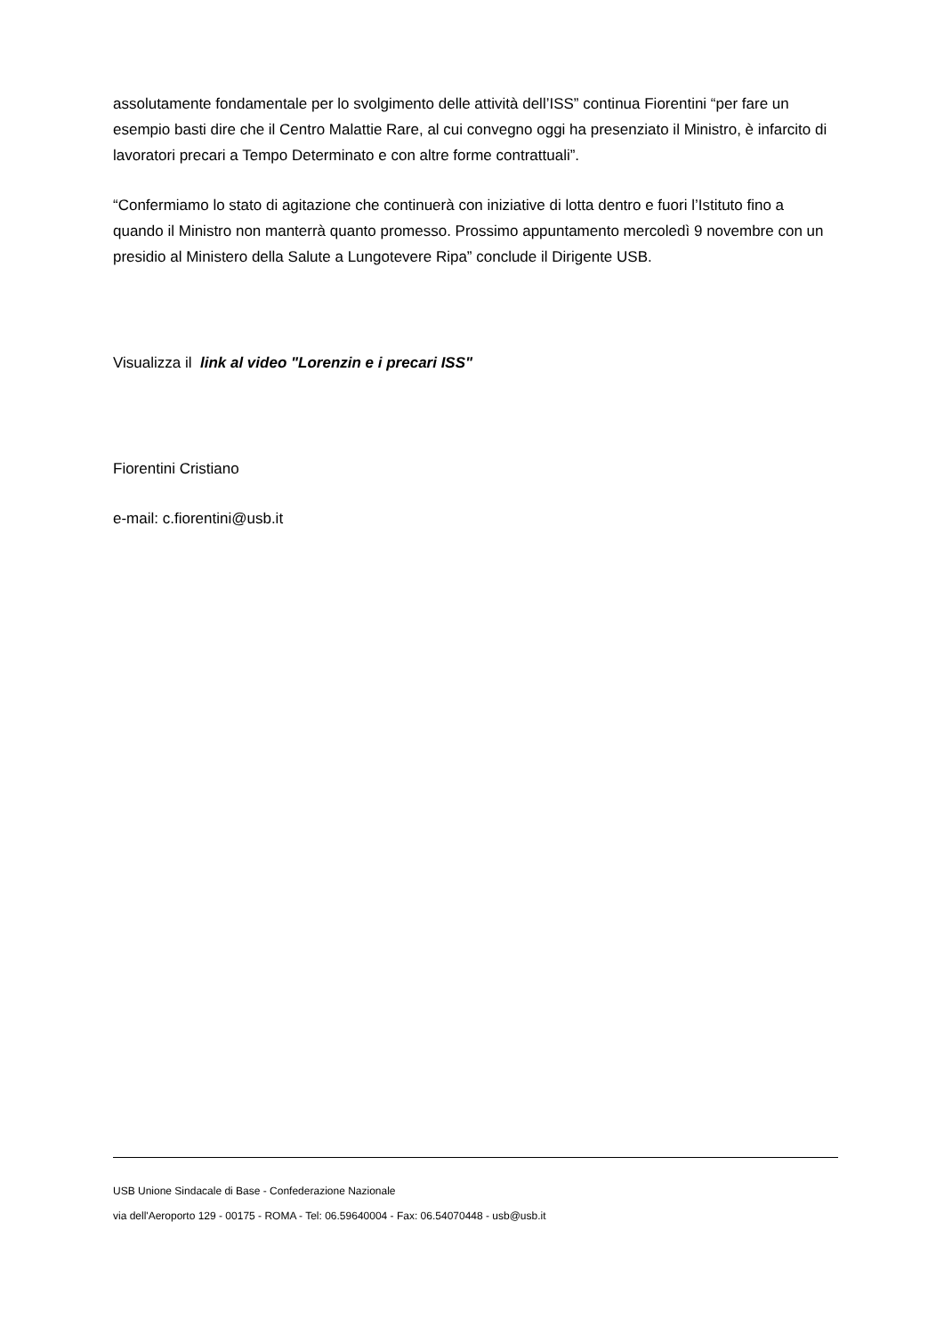assolutamente fondamentale per lo svolgimento delle attività dell’ISS” continua Fiorentini “per fare un esempio basti dire che il Centro Malattie Rare, al cui convegno oggi ha presenziato il Ministro, è infarcito di lavoratori precari a Tempo Determinato e con altre forme contrattuali”.
“Confermiamo lo stato di agitazione che continuerà con iniziative di lotta dentro e fuori l’Istituto fino a quando il Ministro non manterrà quanto promesso. Prossimo appuntamento mercoledì 9 novembre con un presidio al Ministero della Salute a Lungotevere Ripa” conclude il Dirigente USB.
Visualizza il link al video "Lorenzin e i precari ISS"
Fiorentini Cristiano
e-mail: c.fiorentini@usb.it
USB Unione Sindacale di Base - Confederazione Nazionale
via dell'Aeroporto 129 - 00175 - ROMA - Tel: 06.59640004 - Fax: 06.54070448 - usb@usb.it